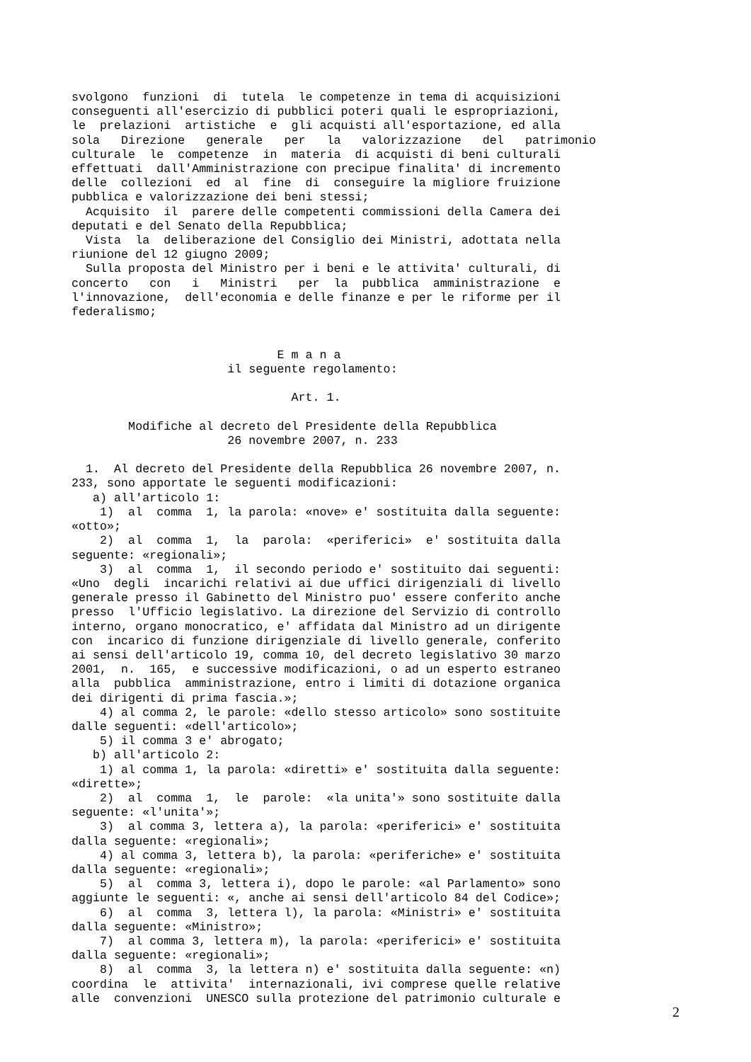svolgono  funzioni  di  tutela  le competenze in tema di acquisizioni
conseguenti all'esercizio di pubblici poteri quali le espropriazioni,
le  prelazioni  artistiche  e  gli acquisti all'esportazione, ed alla
sola   Direzione   generale   per   la   valorizzazione   del   patrimonio
culturale  le  competenze  in  materia  di acquisti di beni culturali
effettuati  dall'Amministrazione con precipue finalita' di incremento
delle  collezioni  ed  al  fine  di  conseguire la migliore fruizione
pubblica e valorizzazione dei beni stessi;
  Acquisito  il  parere delle competenti commissioni della Camera dei
deputati e del Senato della Repubblica;
  Vista  la  deliberazione del Consiglio dei Ministri, adottata nella
riunione del 12 giugno 2009;
  Sulla proposta del Ministro per i beni e le attivita' culturali, di
concerto   con   i   Ministri   per  la  pubblica  amministrazione  e
l'innovazione,  dell'economia e delle finanze e per le riforme per il
federalismo;


                             E m a n a
                      il seguente regolamento:

                               Art. 1.

        Modifiche al decreto del Presidente della Repubblica
                      26 novembre 2007, n. 233

  1.  Al decreto del Presidente della Repubblica 26 novembre 2007, n.
233, sono apportate le seguenti modificazioni:
   a) all'articolo 1:
    1)  al  comma  1, la parola: «nove» e' sostituita dalla seguente:
«otto»;
    2)  al  comma  1,  la  parola:  «periferici»  e' sostituita dalla
seguente: «regionali»;
    3)  al  comma  1,  il secondo periodo e' sostituito dai seguenti:
«Uno  degli  incarichi relativi ai due uffici dirigenziali di livello
generale presso il Gabinetto del Ministro puo' essere conferito anche
presso  l'Ufficio legislativo. La direzione del Servizio di controllo
interno, organo monocratico, e' affidata dal Ministro ad un dirigente
con  incarico di funzione dirigenziale di livello generale, conferito
ai sensi dell'articolo 19, comma 10, del decreto legislativo 30 marzo
2001,  n.  165,  e successive modificazioni, o ad un esperto estraneo
alla  pubblica  amministrazione, entro i limiti di dotazione organica
dei dirigenti di prima fascia.»;
    4) al comma 2, le parole: «dello stesso articolo» sono sostituite
dalle seguenti: «dell'articolo»;
    5) il comma 3 e' abrogato;
   b) all'articolo 2:
    1) al comma 1, la parola: «diretti» e' sostituita dalla seguente:
«dirette»;
    2)  al  comma  1,  le  parole:  «la unita'» sono sostituite dalla
seguente: «l'unita'»;
    3)  al comma 3, lettera a), la parola: «periferici» e' sostituita
dalla seguente: «regionali»;
    4) al comma 3, lettera b), la parola: «periferiche» e' sostituita
dalla seguente: «regionali»;
    5)  al  comma 3, lettera i), dopo le parole: «al Parlamento» sono
aggiunte le seguenti: «, anche ai sensi dell'articolo 84 del Codice»;
    6)  al  comma  3, lettera l), la parola: «Ministri» e' sostituita
dalla seguente: «Ministro»;
    7)  al comma 3, lettera m), la parola: «periferici» e' sostituita
dalla seguente: «regionali»;
    8)  al  comma  3, la lettera n) e' sostituita dalla seguente: «n)
coordina  le  attivita'  internazionali, ivi comprese quelle relative
alle  convenzioni  UNESCO sulla protezione del patrimonio culturale e
2